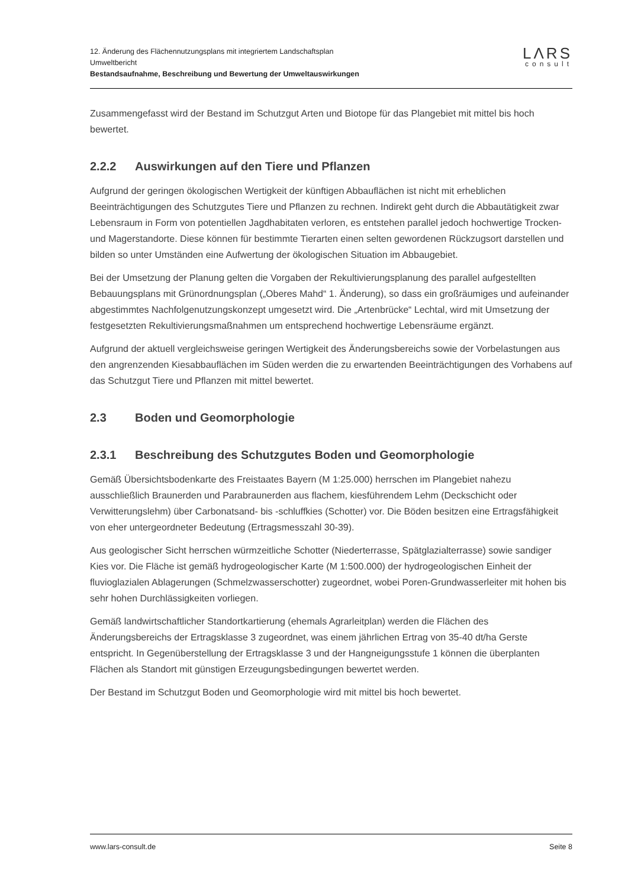12. Änderung des Flächennutzungsplans mit integriertem Landschaftsplan
Umweltbericht
Bestandsaufnahme, Beschreibung und Bewertung der Umweltauswirkungen
LΛRS
consult
Zusammengefasst wird der Bestand im Schutzgut Arten und Biotope für das Plangebiet mit mittel bis hoch bewertet.
2.2.2 Auswirkungen auf den Tiere und Pflanzen
Aufgrund der geringen ökologischen Wertigkeit der künftigen Abbauflächen ist nicht mit erheblichen Beeinträchtigungen des Schutzgutes Tiere und Pflanzen zu rechnen. Indirekt geht durch die Abbautätigkeit zwar Lebensraum in Form von potentiellen Jagdhabitaten verloren, es entstehen parallel jedoch hochwertige Trocken- und Magerstandorte. Diese können für bestimmte Tierarten einen selten gewordenen Rückzugsort darstellen und bilden so unter Umständen eine Aufwertung der ökologischen Situation im Abbaugebiet.
Bei der Umsetzung der Planung gelten die Vorgaben der Rekultivierungsplanung des parallel aufgestellten Bebauungsplans mit Grünordnungsplan („Oberes Mahd“ 1. Änderung), so dass ein großräumiges und aufeinander abgestimmtes Nachfolgenutzungskonzept umgesetzt wird. Die „Artenbrücke“ Lechtal, wird mit Umsetzung der festgesetzten Rekultivierungsmaßnahmen um entsprechend hochwertige Lebensräume ergänzt.
Aufgrund der aktuell vergleichsweise geringen Wertigkeit des Änderungsbereichs sowie der Vorbelastungen aus den angrenzenden Kiesabbauflächen im Süden werden die zu erwartenden Beeinträchtigungen des Vorhabens auf das Schutzgut Tiere und Pflanzen mit mittel bewertet.
2.3 Boden und Geomorphologie
2.3.1 Beschreibung des Schutzgutes Boden und Geomorphologie
Gemäß Übersichtsbodenkarte des Freistaates Bayern (M 1:25.000) herrschen im Plangebiet nahezu ausschließlich Braunerden und Parabraunerden aus flachem, kiesführendem Lehm (Deckschicht oder Verwitterungslehm) über Carbonatsand- bis -schluffkies (Schotter) vor. Die Böden besitzen eine Ertragsfähigkeit von eher untergeordneter Bedeutung (Ertragsmesszahl 30-39).
Aus geologischer Sicht herrschen würmzeitliche Schotter (Niederterrasse, Spätglazialterrasse) sowie sandiger Kies vor. Die Fläche ist gemäß hydrogeologischer Karte (M 1:500.000) der hydrogeologischen Einheit der fluvioglazialen Ablagerungen (Schmelzwasserschotter) zugeordnet, wobei Poren-Grundwasserleiter mit hohen bis sehr hohen Durchlässigkeiten vorliegen.
Gemäß landwirtschaftlicher Standortkartierung (ehemals Agrarleitplan) werden die Flächen des Änderungsbereichs der Ertragsklasse 3 zugeordnet, was einem jährlichen Ertrag von 35-40 dt/ha Gerste entspricht. In Gegenüberstellung der Ertragsklasse 3 und der Hangneigungsstufe 1 können die überplanten Flächen als Standort mit günstigen Erzeugungsbedingungen bewertet werden.
Der Bestand im Schutzgut Boden und Geomorphologie wird mit mittel bis hoch bewertet.
www.lars-consult.de Seite 8